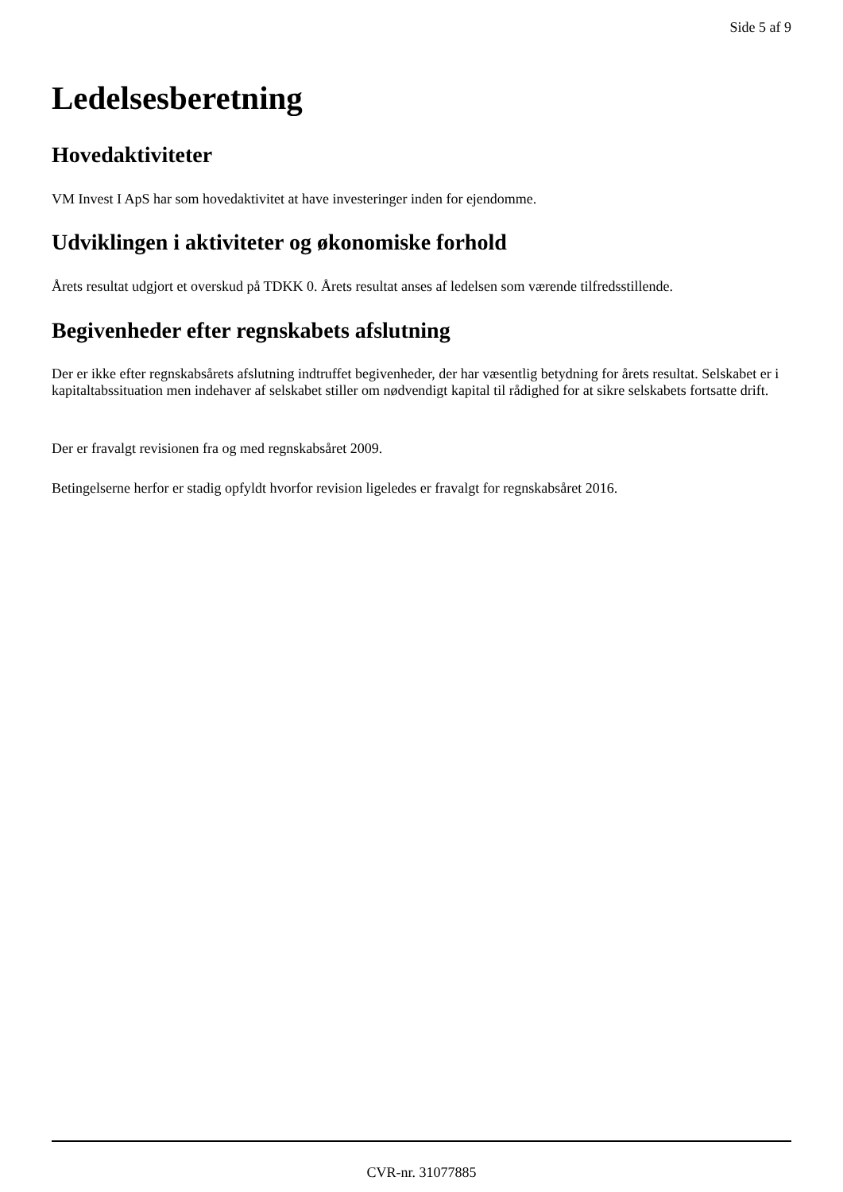Side 5 af 9
Ledelsesberetning
Hovedaktiviteter
VM Invest I ApS har som hovedaktivitet at have investeringer inden for ejendomme.
Udviklingen i aktiviteter og økonomiske forhold
Årets resultat udgjort et overskud på TDKK 0. Årets resultat anses af ledelsen som værende tilfredsstillende.
Begivenheder efter regnskabets afslutning
Der er ikke efter regnskabsårets afslutning indtruffet begivenheder, der har væsentlig betydning for årets resultat. Selskabet er i kapitaltabssituation men indehaver af selskabet stiller om nødvendigt kapital til rådighed for at sikre selskabets fortsatte drift.
Der er fravalgt revisionen fra og med regnskabsåret 2009.
Betingelserne herfor er stadig opfyldt hvorfor revision ligeledes er fravalgt for regnskabsåret 2016.
CVR-nr. 31077885